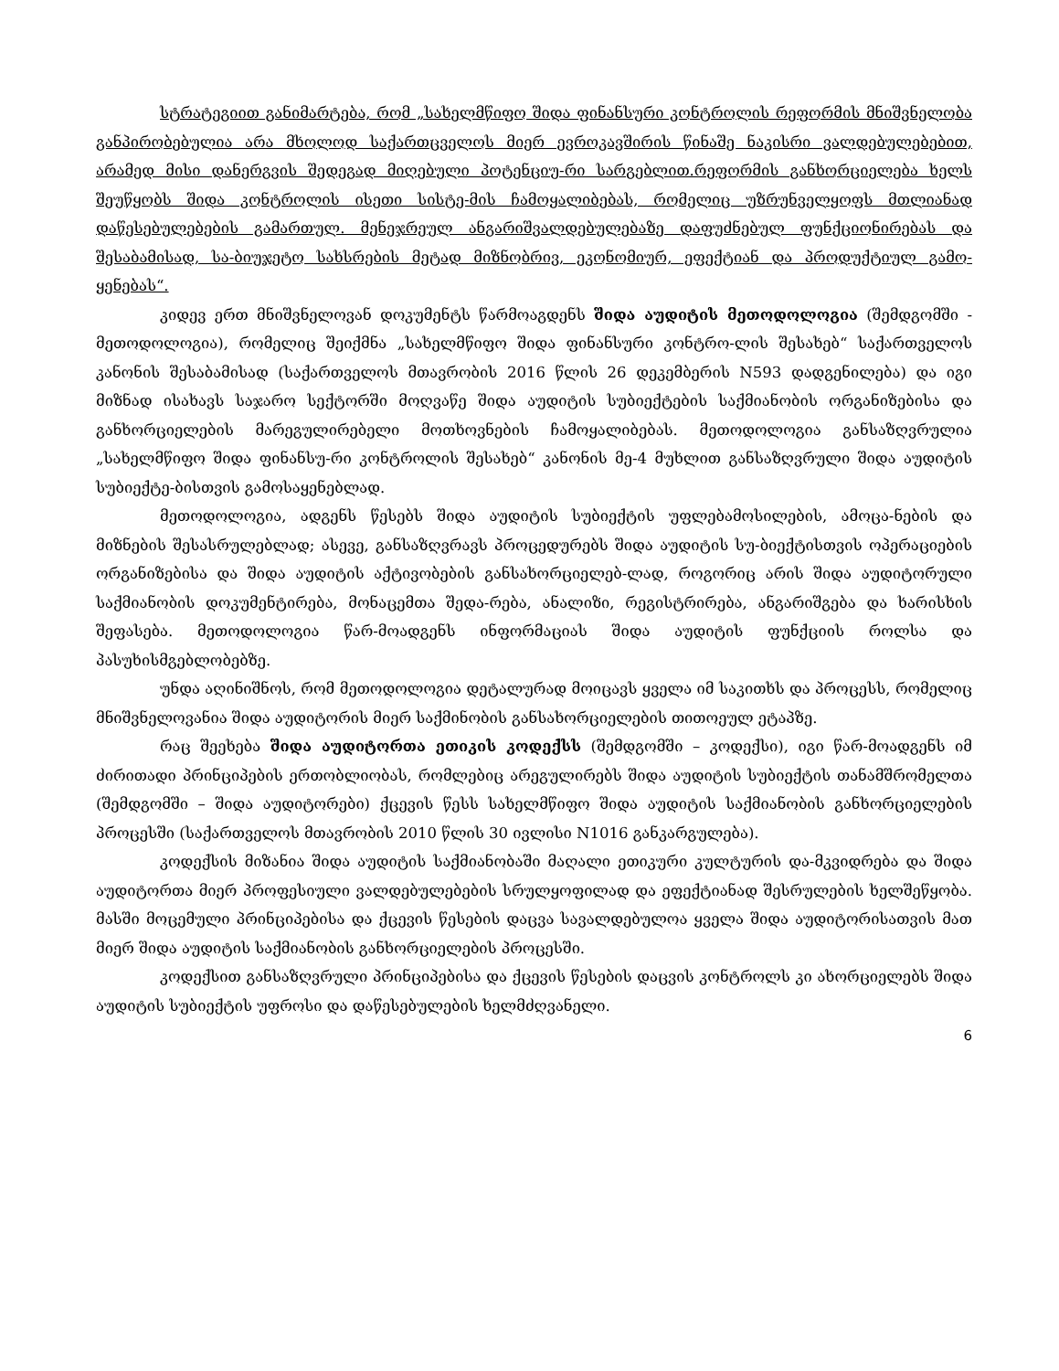სტრატეგიით განიმარტება, რომ „სახელმწიფო შიდა ფინანსური კონტროლის რეფორმის მნიშვნელობა განპირობებულია არა მხოლოდ საქართცველოს მიერ ევროკავშირის წინაშე ნაკისრი ვალდებულებებით, არამედ მისი დანერგვის შედეგად მიღებული პოტენციუ-რი სარგებლით.რეფორმის განხორციელება ხელს შეუწყობს შიდა კონტროლის ისეთი სისტე-მის ჩამოყალიბებას, რომელიც უზრუნველყოფს მთლიანად დაწესებულებების გამართულ. მენეჯრეულ ანგარიშვალდებულებაზე დაფუძნებულ ფუნქციონირებას და შესაბამისად, სა-ბიუჯეტო სახსრების მეტად მიზნობრივ, ეკონომიურ, ეფექტიან და პროდუქტიულ გამო-ყენებას“.
კიდევ ერთ მნიშვნელოვან დოკუმენტს წარმოაგდენს შიდა აუდიტის მეთოდოლოგია (შემდგომში - მეთოდოლოგია), რომელიც შეიქმნა „სახელმწიფო შიდა ფინანსური კონტრო-ლის შესახებ“ საქართველოს კანონის შესაბამისად (საქართველოს მთავრობის 2016 წლის 26 დეკემბერის N593 დადგენილება) და იგი მიზნად ისახავს საჯარო სექტორში მოღვაწე შიდა აუდიტის სუბიექტების საქმიანობის ორგანიზებისა და განხორციელების მარეგულირებელი მოთხოვნების ჩამოყალიბებას. მეთოდოლოგია განსაზღვრულია „სახელმწიფო შიდა ფინანსუ-რი კონტროლის შესახებ“ კანონის მე-4 მუხლით განსაზღვრული შიდა აუდიტის სუბიექტე-ბისთვის გამოსაყენებლად.
მეთოდოლოგია, ადგენს წესებს შიდა აუდიტის სუბიექტის უფლებამოსილების, ამოცა-ნების და მიზნების შესასრულებლად; ასევე, განსაზღვრავს პროცედურებს შიდა აუდიტის სუ-ბიექტისთვის ოპერაციების ორგანიზებისა და შიდა აუდიტის აქტივობების განსახორციელებ-ლად, როგორიც არის შიდა აუდიტორული საქმიანობის დოკუმენტირება, მონაცემთა შედა-რება, ანალიზი, რეგისტრირება, ანგარიშგება და ხარისხის შეფასება. მეთოდოლოგია წარ-მოადგენს ინფორმაციას შიდა აუდიტის ფუნქციის როლსა და პასუხისმგებლობებზე.
უნდა აღინიშნოს, რომ მეთოდოლოგია დეტალურად მოიცავს ყველა იმ საკითხს და პროცესს, რომელიც მნიშვნელოვანია შიდა აუდიტორის მიერ საქმინობის განსახორციელების თითოეულ ეტაპზე.
რაც შეეხება შიდა აუდიტორთა ეთიკის კოდექსს (შემდგომში – კოდექსი), იგი წარ-მოადგენს იმ ძირითადი პრინციპების ერთობლიობას, რომლებიც არეგულირებს შიდა აუდიტის სუბიექტის თანამშრომელთა (შემდგომში – შიდა აუდიტორები) ქცევის წესს სახელმწიფო შიდა აუდიტის საქმიანობის განხორციელების პროცესში (საქართველოს მთავრობის 2010 წლის 30 ივლისი N1016 განკარგულება).
კოდექსის მიზანია შიდა აუდიტის საქმიანობაში მაღალი ეთიკური კულტურის და-მკვიდრება და შიდა აუდიტორთა მიერ პროფესიული ვალდებულებების სრულყოფილად და ეფექტიანად შესრულების ხელშეწყობა. მასში მოცემული პრინციპებისა და ქცევის წესების დაცვა სავალდებულოა ყველა შიდა აუდიტორისათვის მათ მიერ შიდა აუდიტის საქმიანობის განხორციელების პროცესში.
კოდექსით განსაზღვრული პრინციპებისა და ქცევის წესების დაცვის კონტროლს კი ახორციელებს შიდა აუდიტის სუბიექტის უფროსი და დაწესებულების ხელმძღვანელი.
6